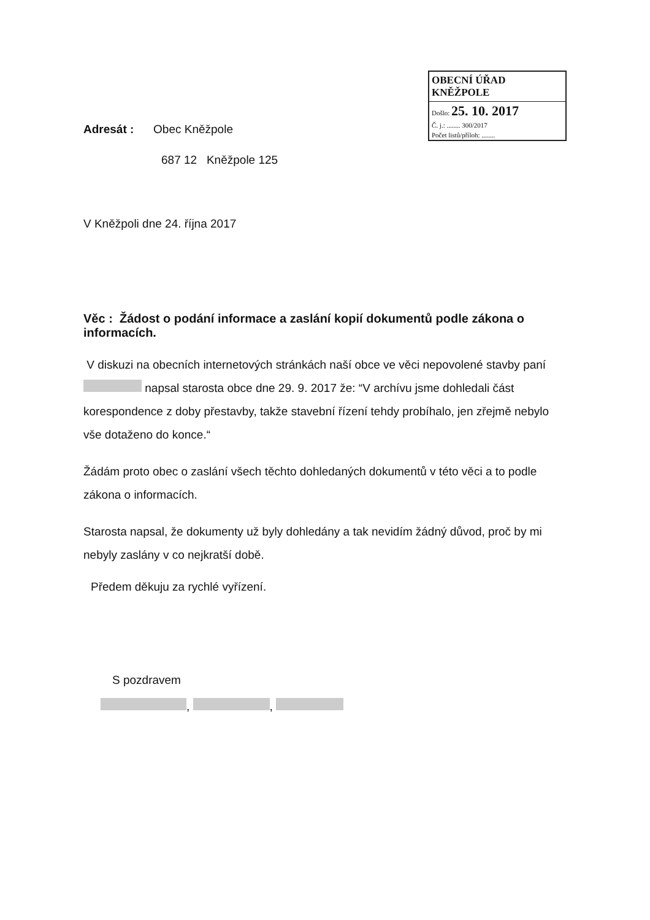OBECNÍ ÚŘAD KNĚŽPOLE
Došlo: 25. 10. 2017
Č. j.: ........ 300/2017
Počet listů/příloh: ........
Adresát : Obec Kněžpole
687 12 Kněžpole 125
V Kněžpoli dne 24. října 2017
Věc : Žádost o podání informace a zaslání kopií dokumentů podle zákona o informacích.
V diskuzi na obecních internetových stránkách naší obce ve věci nepovolené stavby paní napsal starosta obce dne 29. 9. 2017 že: “V archívu jsme dohledali část korespondence z doby přestavby, takže stavební řízení tehdy probíhalo, jen zřejmě nebylo vše dotaženo do konce.“
Žádám proto obec o zaslání všech těchto dohledaných dokumentů v této věci a to podle zákona o informacích.
Starosta napsal, že dokumenty už byly dohledány a tak nevidím žádný důvod, proč by mi nebyly zaslány v co nejkratší době.
Předem děkuju za rychlé vyřízení.
S pozdravem
, ,